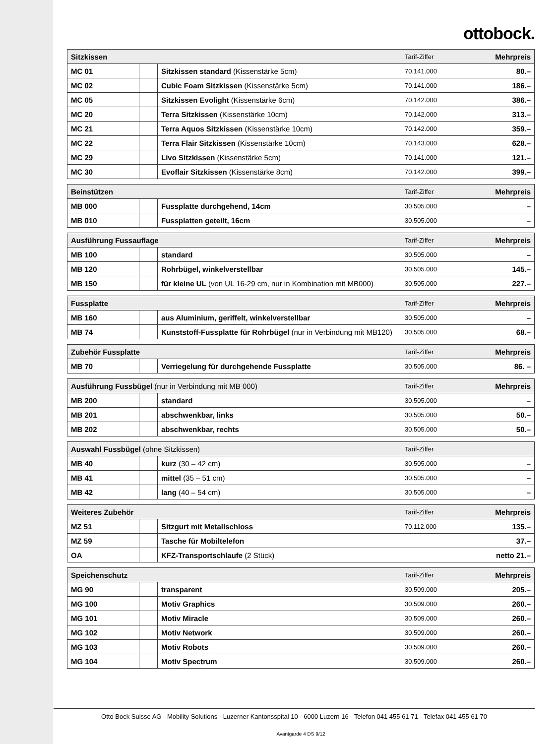ottobock.
| Sitzkissen | | | Tarif-Ziffer | Mehrpreis |
| --- | --- | --- | --- | --- |
| MC 01 | | Sitzkissen standard (Kissenstärke 5cm) | 70.141.000 | 80.– |
| MC 02 | | Cubic Foam Sitzkissen (Kissenstärke 5cm) | 70.141.000 | 186.– |
| MC 05 | | Sitzkissen Evolight (Kissenstärke 6cm) | 70.142.000 | 386.– |
| MC 20 | | Terra Sitzkissen (Kissenstärke 10cm) | 70.142.000 | 313.– |
| MC 21 | | Terra Aquos Sitzkissen (Kissenstärke 10cm) | 70.142.000 | 359.– |
| MC 22 | | Terra Flair Sitzkissen (Kissenstärke 10cm) | 70.143.000 | 628.– |
| MC 29 | | Livo Sitzkissen (Kissenstärke 5cm) | 70.141.000 | 121.– |
| MC 30 | | Evoflair Sitzkissen (Kissenstärke 8cm) | 70.142.000 | 399.– |
| Beinstützen | | | Tarif-Ziffer | Mehrpreis |
| --- | --- | --- | --- | --- |
| MB 000 | | Fussplatte durchgehend, 14cm | 30.505.000 | – |
| MB 010 | | Fussplatten geteilt, 16cm | 30.505.000 | – |
| Ausführung Fussauflage | | | Tarif-Ziffer | Mehrpreis |
| --- | --- | --- | --- | --- |
| MB 100 | | standard | 30.505.000 | – |
| MB 120 | | Rohrbügel, winkelverstellbar | 30.505.000 | 145.– |
| MB 150 | | für kleine UL (von UL 16-29 cm, nur in Kombination mit MB000) | 30.505.000 | 227.– |
| Fussplatte | | | Tarif-Ziffer | Mehrpreis |
| --- | --- | --- | --- | --- |
| MB 160 | | aus Aluminium, geriffelt, winkelverstellbar | 30.505.000 | – |
| MB 74 | | Kunststoff-Fussplatte für Rohrbügel (nur in Verbindung mit MB120) | 30.505.000 | 68.– |
| Zubehör Fussplatte | | | Tarif-Ziffer | Mehrpreis |
| --- | --- | --- | --- | --- |
| MB 70 | | Verriegelung für durchgehende Fussplatte | 30.505.000 | 86. – |
| Ausführung Fussbügel (nur in Verbindung mit MB 000) | | | Tarif-Ziffer | Mehrpreis |
| --- | --- | --- | --- | --- |
| MB 200 | | standard | 30.505.000 | – |
| MB 201 | | abschwenkbar, links | 30.505.000 | 50.– |
| MB 202 | | abschwenkbar, rechts | 30.505.000 | 50.– |
| Auswahl Fussbügel (ohne Sitzkissen) | | | Tarif-Ziffer | |
| --- | --- | --- | --- | --- |
| MB 40 | | kurz (30 – 42 cm) | 30.505.000 | – |
| MB 41 | | mittel (35 – 51 cm) | 30.505.000 | – |
| MB 42 | | lang (40 – 54 cm) | 30.505.000 | – |
| Weiteres Zubehör | | | Tarif-Ziffer | Mehrpreis |
| --- | --- | --- | --- | --- |
| MZ 51 | | Sitzgurt mit Metallschloss | 70.112.000 | 135.– |
| MZ 59 | | Tasche für Mobiltelefon | | 37.– |
| OA | | KFZ-Transportschlaufe (2 Stück) | | netto 21.– |
| Speichenschutz | | | Tarif-Ziffer | Mehrpreis |
| --- | --- | --- | --- | --- |
| MG 90 | | transparent | 30.509.000 | 205.– |
| MG 100 | | Motiv Graphics | 30.509.000 | 260.– |
| MG 101 | | Motiv Miracle | 30.509.000 | 260.– |
| MG 102 | | Motiv Network | 30.509.000 | 260.– |
| MG 103 | | Motiv Robots | 30.509.000 | 260.– |
| MG 104 | | Motiv Spectrum | 30.509.000 | 260.– |
Otto Bock Suisse AG - Mobility Solutions - Luzerner Kantonsspital 10 - 6000 Luzern 16 - Telefon 041 455 61 71 - Telefax 041 455 61 70
Avantgarde 4 DS 9/12